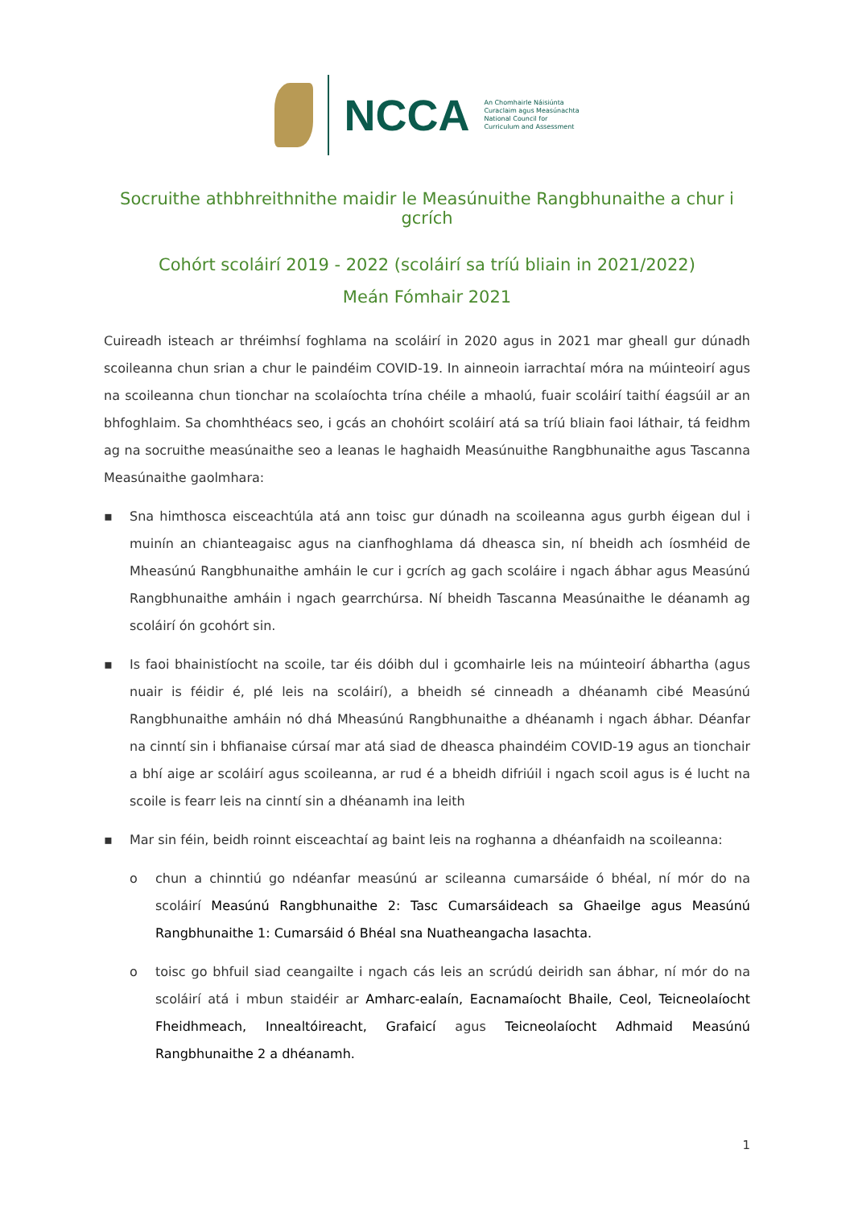NCCA
An Chomhairle Náisiúnta
Curaclaim agus Measúnachta
National Council for
Curriculum and Assessment
Socruithe athbhreithnithe maidir le Measúnuithe Rangbhunaithe a chur i gcrích
Cohórt scoláirí 2019 - 2022 (scoláirí sa tríú bliain in 2021/2022)
Meán Fómhair 2021
Cuireadh isteach ar thréimhsí foghlama na scoláirí in 2020 agus in 2021 mar gheall gur dúnadh scoileanna chun srian a chur le paindéim COVID-19. In ainneoin iarrachtaí móra na múinteoirí agus na scoileanna chun tionchar na scolaíochta trína chéile a mhaolú, fuair scoláirí taithí éagsúil ar an bhfoghlaim. Sa chomhthéacs seo, i gcás an chohóirt scoláirí atá sa tríú bliain faoi láthair, tá feidhm ag na socruithe measúnaithe seo a leanas le haghaidh Measúnuithe Rangbhunaithe agus Tascanna Measúnaithe gaolmhara:
▪ Sna himthosca eisceachtúla atá ann toisc gur dúnadh na scoileanna agus gurbh éigean dul i muinín an chianteagaisc agus na cianfhoghlama dá dheasca sin, ní bheidh ach íosmhéid de Mheasúnú Rangbhunaithe amháin le cur i gcrích ag gach scoláire i ngach ábhar agus Measúnú Rangbhunaithe amháin i ngach gearrchúrsa. Ní bheidh Tascanna Measúnaithe le déanamh ag scoláirí ón gcohórt sin.
▪ Is faoi bhainistíocht na scoile, tar éis dóibh dul i gcomhairle leis na múinteoirí ábhartha (agus nuair is féidir é, plé leis na scoláirí), a bheidh sé cinneadh a dhéanamh cibé Measúnú Rangbhunaithe amháin nó dhá Mheasúnú Rangbhunaithe a dhéanamh i ngach ábhar. Déanfar na cinntí sin i bhfianaise cúrsaí mar atá siad de dheasca phaindéim COVID-19 agus an tionchair a bhí aige ar scoláirí agus scoileanna, ar rud é a bheidh difriúil i ngach scoil agus is é lucht na scoile is fearr leis na cinntí sin a dhéanamh ina leith
▪ Mar sin féin, beidh roinnt eisceachtaí ag baint leis na roghanna a dhéanfaidh na scoileanna:
o chun a chinntiú go ndéanfar measúnú ar scileanna cumarsáide ó bhéal, ní mór do na scoláirí Measúnú Rangbhunaithe 2: Tasc Cumarsáideach sa Ghaeilge agus Measúnú Rangbhunaithe 1: Cumarsáid ó Bhéal sna Nuatheangacha Iasachta.
o toisc go bhfuil siad ceangailte i ngach cás leis an scrúdú deiridh san ábhar, ní mór do na scoláirí atá i mbun staidéir ar Amharc-ealaín, Eacnamaíocht Bhaile, Ceol, Teicneolaíocht Fheidhmeach, Innealtóireacht, Grafaicí agus Teicneolaíocht Adhmaid Measúnú Rangbhunaithe 2 a dhéanamh.
1